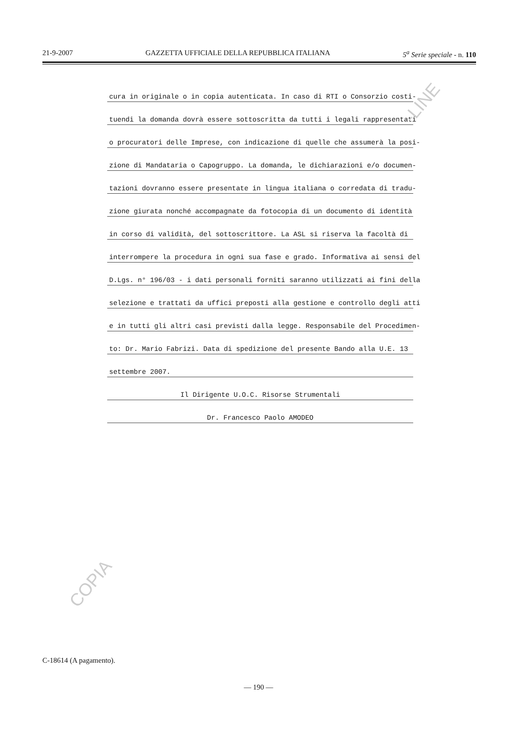21-9-2007 GAZZETTA UFFICIALE DELLA REPUBBLICA ITALIANA 5<sup>a</sup> Serie speciale - n. 110
cura in originale o in copia autenticata. In caso di RTI o Consorzio costi-
tuendi la domanda dovrà essere sottoscritta da tutti i legali rappresentati
o procuratori delle Imprese, con indicazione di quelle che assumerà la posi-
zione di Mandataria o Capogruppo. La domanda, le dichiarazioni e/o documen-
tazioni dovranno essere presentate in lingua italiana o corredata di tradu-
zione giurata nonché accompagnate da fotocopia di un documento di identità
in corso di validità, del sottoscrittore. La ASL si riserva la facoltà di
interrompere la procedura in ogni sua fase e grado. Informativa ai sensi del
D.Lgs. n° 196/03 - i dati personali forniti saranno utilizzati ai fini della
selezione e trattati da uffici preposti alla gestione e controllo degli atti
e in tutti gli altri casi previsti dalla legge. Responsabile del Procedimen-
to: Dr. Mario Fabrizi. Data di spedizione del presente Bando alla U.E. 13
settembre 2007.
Il Dirigente U.O.C. Risorse Strumentali
Dr. Francesco Paolo AMODEO
-LINE
COPIA
C-18614 (A pagamento).
— 190 —